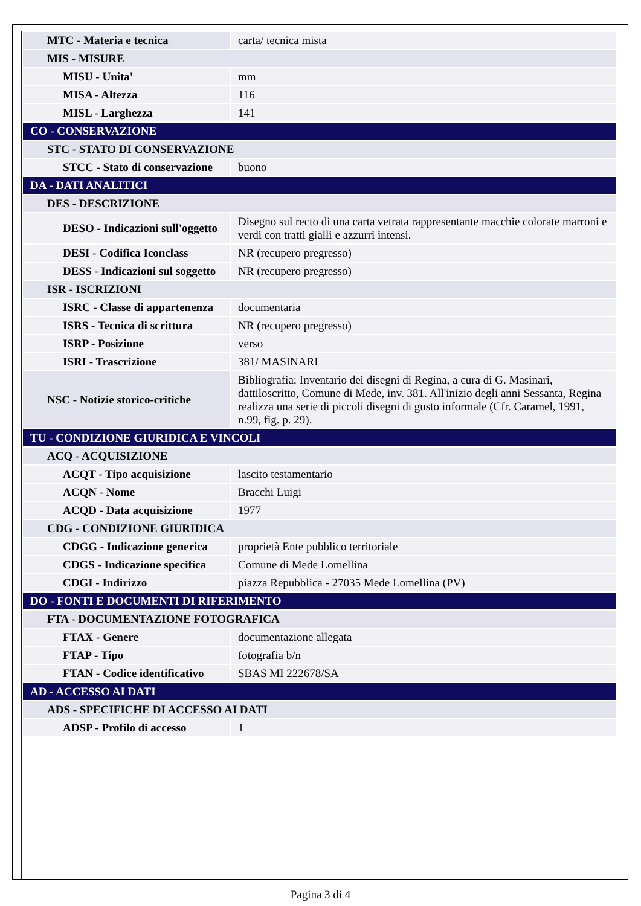| MTC - Materia e tecnica | carta/ tecnica mista |
| MIS - MISURE | |
| MISU - Unita' | mm |
| MISA - Altezza | 116 |
| MISL - Larghezza | 141 |
| CO - CONSERVAZIONE | |
| STC - STATO DI CONSERVAZIONE | |
| STCC - Stato di conservazione | buono |
| DA - DATI ANALITICI | |
| DES - DESCRIZIONE | |
| DESO - Indicazioni sull'oggetto | Disegno sul recto di una carta vetrata rappresentante macchie colorate marroni e verdi con tratti gialli e azzurri intensi. |
| DESI - Codifica Iconclass | NR (recupero pregresso) |
| DESS - Indicazioni sul soggetto | NR (recupero pregresso) |
| ISR - ISCRIZIONI | |
| ISRC - Classe di appartenenza | documentaria |
| ISRS - Tecnica di scrittura | NR (recupero pregresso) |
| ISRP - Posizione | verso |
| ISRI - Trascrizione | 381/ MASINARI |
| NSC - Notizie storico-critiche | Bibliografia: Inventario dei disegni di Regina, a cura di G. Masinari, dattiloscritto, Comune di Mede, inv. 381. All'inizio degli anni Sessanta, Regina realizza una serie di piccoli disegni di gusto informale (Cfr. Caramel, 1991, n.99, fig. p. 29). |
| TU - CONDIZIONE GIURIDICA E VINCOLI | |
| ACQ - ACQUISIZIONE | |
| ACQT - Tipo acquisizione | lascito testamentario |
| ACQN - Nome | Bracchi Luigi |
| ACQD - Data acquisizione | 1977 |
| CDG - CONDIZIONE GIURIDICA | |
| CDGG - Indicazione generica | proprietà Ente pubblico territoriale |
| CDGS - Indicazione specifica | Comune di Mede Lomellina |
| CDGI - Indirizzo | piazza Repubblica - 27035 Mede Lomellina (PV) |
| DO - FONTI E DOCUMENTI DI RIFERIMENTO | |
| FTA - DOCUMENTAZIONE FOTOGRAFICA | |
| FTAX - Genere | documentazione allegata |
| FTAP - Tipo | fotografia b/n |
| FTAN - Codice identificativo | SBAS MI 222678/SA |
| AD - ACCESSO AI DATI | |
| ADS - SPECIFICHE DI ACCESSO AI DATI | |
| ADSP - Profilo di accesso | 1 |
Pagina 3 di 4